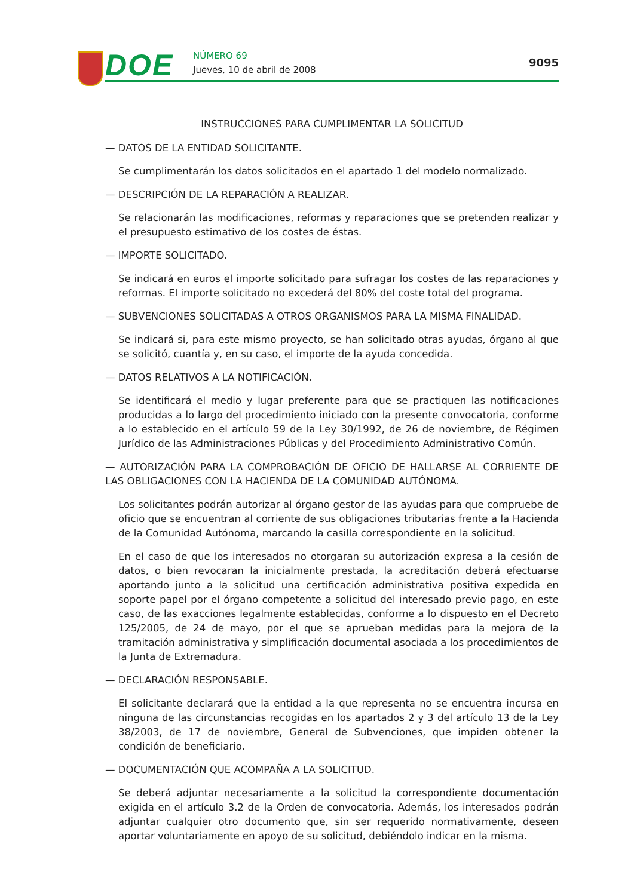DOE NÚMERO 69
Jueves, 10 de abril de 2008
9095
INSTRUCCIONES PARA CUMPLIMENTAR LA SOLICITUD
— DATOS DE LA ENTIDAD SOLICITANTE.
Se cumplimentarán los datos solicitados en el apartado 1 del modelo normalizado.
— DESCRIPCIÓN DE LA REPARACIÓN A REALIZAR.
Se relacionarán las modificaciones, reformas y reparaciones que se pretenden realizar y el presupuesto estimativo de los costes de éstas.
— IMPORTE SOLICITADO.
Se indicará en euros el importe solicitado para sufragar los costes de las reparaciones y reformas. El importe solicitado no excederá del 80% del coste total del programa.
— SUBVENCIONES SOLICITADAS A OTROS ORGANISMOS PARA LA MISMA FINALIDAD.
Se indicará si, para este mismo proyecto, se han solicitado otras ayudas, órgano al que se solicitó, cuantía y, en su caso, el importe de la ayuda concedida.
— DATOS RELATIVOS A LA NOTIFICACIÓN.
Se identificará el medio y lugar preferente para que se practiquen las notificaciones producidas a lo largo del procedimiento iniciado con la presente convocatoria, conforme a lo establecido en el artículo 59 de la Ley 30/1992, de 26 de noviembre, de Régimen Jurídico de las Administraciones Públicas y del Procedimiento Administrativo Común.
— AUTORIZACIÓN PARA LA COMPROBACIÓN DE OFICIO DE HALLARSE AL CORRIENTE DE LAS OBLIGACIONES CON LA HACIENDA DE LA COMUNIDAD AUTÓNOMA.
Los solicitantes podrán autorizar al órgano gestor de las ayudas para que compruebe de oficio que se encuentran al corriente de sus obligaciones tributarias frente a la Hacienda de la Comunidad Autónoma, marcando la casilla correspondiente en la solicitud.
En el caso de que los interesados no otorgaran su autorización expresa a la cesión de datos, o bien revocaran la inicialmente prestada, la acreditación deberá efectuarse aportando junto a la solicitud una certificación administrativa positiva expedida en soporte papel por el órgano competente a solicitud del interesado previo pago, en este caso, de las exacciones legalmente establecidas, conforme a lo dispuesto en el Decreto 125/2005, de 24 de mayo, por el que se aprueban medidas para la mejora de la tramitación administrativa y simplificación documental asociada a los procedimientos de la Junta de Extremadura.
— DECLARACIÓN RESPONSABLE.
El solicitante declarará que la entidad a la que representa no se encuentra incursa en ninguna de las circunstancias recogidas en los apartados 2 y 3 del artículo 13 de la Ley 38/2003, de 17 de noviembre, General de Subvenciones, que impiden obtener la condición de beneficiario.
— DOCUMENTACIÓN QUE ACOMPAÑA A LA SOLICITUD.
Se deberá adjuntar necesariamente a la solicitud la correspondiente documentación exigida en el artículo 3.2 de la Orden de convocatoria. Además, los interesados podrán adjuntar cualquier otro documento que, sin ser requerido normativamente, deseen aportar voluntariamente en apoyo de su solicitud, debiéndolo indicar en la misma.